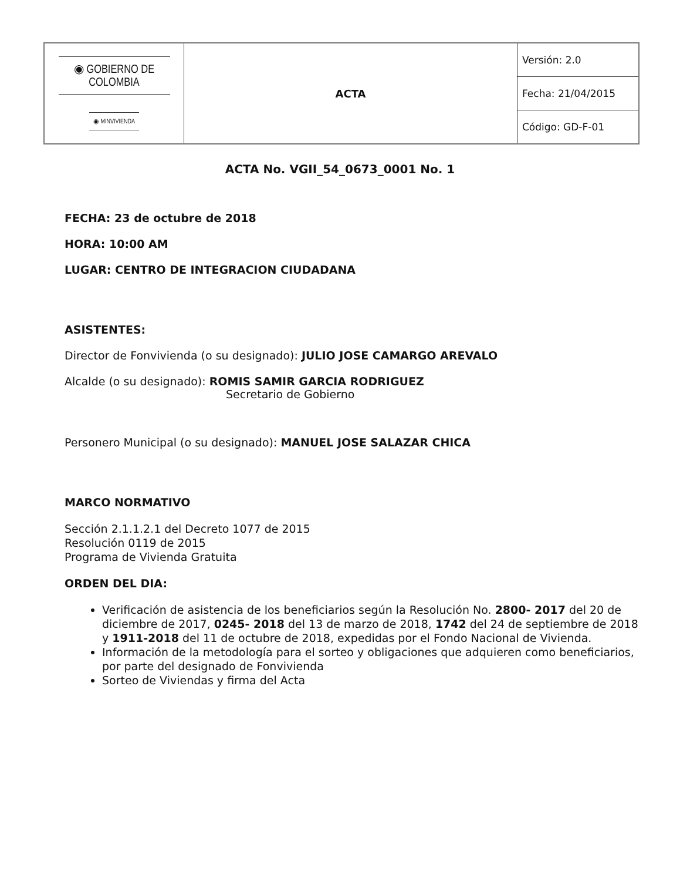| ◉ GOBIERNO DE COLOMBIA ◉ MINVIVIENDA | ACTA | Versión: 2.0 |
| | | Fecha: 21/04/2015 |
| | | Código: GD-F-01 |
ACTA No. VGII_54_0673_0001 No. 1
FECHA: 23 de octubre de 2018
HORA: 10:00 AM
LUGAR: CENTRO DE INTEGRACION CIUDADANA
ASISTENTES:
Director de Fonvivienda (o su designado): JULIO JOSE CAMARGO AREVALO
Alcalde (o su designado): ROMIS SAMIR GARCIA RODRIGUEZ
Secretario de Gobierno
Personero Municipal (o su designado): MANUEL JOSE SALAZAR CHICA
MARCO NORMATIVO
Sección 2.1.1.2.1 del Decreto 1077 de 2015
Resolución 0119 de 2015
Programa de Vivienda Gratuita
ORDEN DEL DIA:
Verificación de asistencia de los beneficiarios según la Resolución No. 2800- 2017 del 20 de diciembre de 2017, 0245- 2018 del 13 de marzo de 2018, 1742 del 24 de septiembre de 2018 y 1911-2018 del 11 de octubre de 2018, expedidas por el Fondo Nacional de Vivienda.
Información de la metodología para el sorteo y obligaciones que adquieren como beneficiarios, por parte del designado de Fonvivienda
Sorteo de Viviendas y firma del Acta